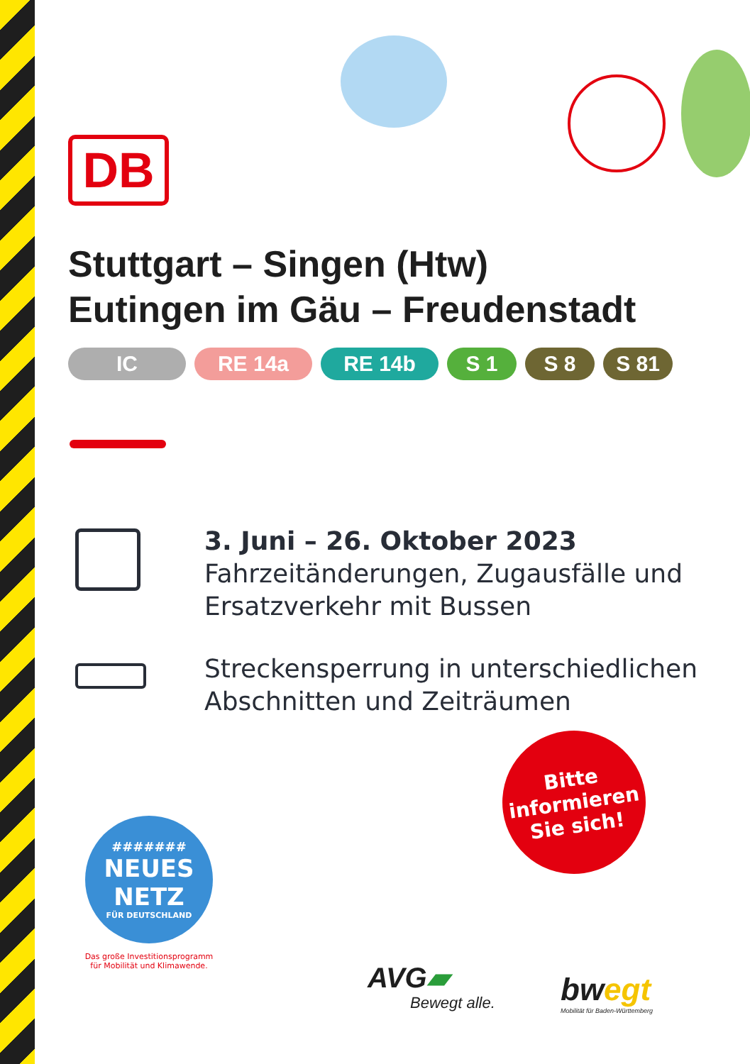DB
Stuttgart – Singen (Htw)
Eutingen im Gäu – Freudenstadt
IC RE 14a RE 14b S 1 S 8 S 81
3. Juni – 26. Oktober 2023
Fahrzeitänderungen, Zugausfälle und
Ersatzverkehr mit Bussen
Streckensperrung in unterschiedlichen
Abschnitten und Zeiträumen
Bitte
informieren
Sie sich!
#######
NEUES
NETZ
FÜR DEUTSCHLAND
Das große Investitionsprogramm
für Mobilität und Klimawende.
AVG▰
Bewegt alle.
bwegt
Mobilität für Baden-Württemberg